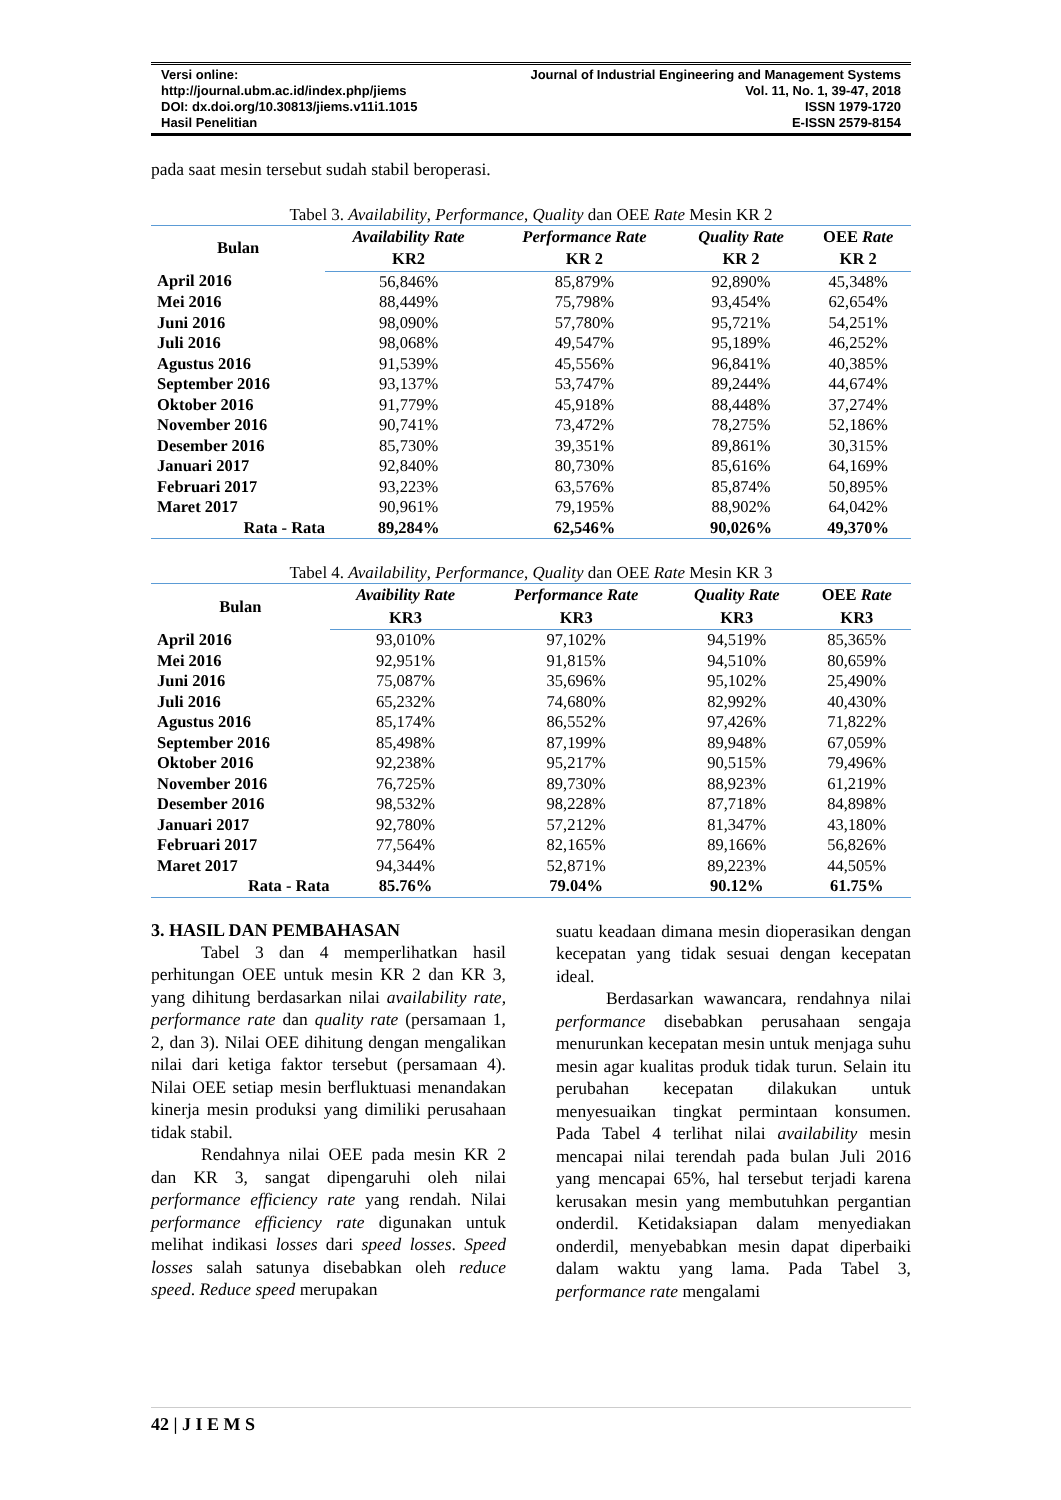Versi online:
http://journal.ubm.ac.id/index.php/jiems
DOI: dx.doi.org/10.30813/jiems.v11i1.1015
Hasil Penelitian
Journal of Industrial Engineering and Management Systems
Vol. 11, No. 1, 39-47, 2018
ISSN 1979-1720
E-ISSN 2579-8154
pada saat mesin tersebut sudah stabil beroperasi.
Tabel 3. Availability, Performance, Quality dan OEE Rate Mesin KR 2
| Bulan | Availability Rate | Performance Rate | Quality Rate | OEE Rate |
| --- | --- | --- | --- | --- |
| | KR2 | KR 2 | KR 2 | KR 2 |
| April 2016 | 56,846% | 85,879% | 92,890% | 45,348% |
| Mei 2016 | 88,449% | 75,798% | 93,454% | 62,654% |
| Juni 2016 | 98,090% | 57,780% | 95,721% | 54,251% |
| Juli 2016 | 98,068% | 49,547% | 95,189% | 46,252% |
| Agustus 2016 | 91,539% | 45,556% | 96,841% | 40,385% |
| September 2016 | 93,137% | 53,747% | 89,244% | 44,674% |
| Oktober 2016 | 91,779% | 45,918% | 88,448% | 37,274% |
| November 2016 | 90,741% | 73,472% | 78,275% | 52,186% |
| Desember 2016 | 85,730% | 39,351% | 89,861% | 30,315% |
| Januari 2017 | 92,840% | 80,730% | 85,616% | 64,169% |
| Februari 2017 | 93,223% | 63,576% | 85,874% | 50,895% |
| Maret 2017 | 90,961% | 79,195% | 88,902% | 64,042% |
| Rata - Rata | 89,284% | 62,546% | 90,026% | 49,370% |
Tabel 4. Availability, Performance, Quality dan OEE Rate Mesin KR 3
| Bulan | Avaibility Rate | Performance Rate | Quality Rate | OEE Rate |
| --- | --- | --- | --- | --- |
| | KR3 | KR3 | KR3 | KR3 |
| April 2016 | 93,010% | 97,102% | 94,519% | 85,365% |
| Mei 2016 | 92,951% | 91,815% | 94,510% | 80,659% |
| Juni 2016 | 75,087% | 35,696% | 95,102% | 25,490% |
| Juli 2016 | 65,232% | 74,680% | 82,992% | 40,430% |
| Agustus 2016 | 85,174% | 86,552% | 97,426% | 71,822% |
| September 2016 | 85,498% | 87,199% | 89,948% | 67,059% |
| Oktober 2016 | 92,238% | 95,217% | 90,515% | 79,496% |
| November 2016 | 76,725% | 89,730% | 88,923% | 61,219% |
| Desember 2016 | 98,532% | 98,228% | 87,718% | 84,898% |
| Januari 2017 | 92,780% | 57,212% | 81,347% | 43,180% |
| Februari 2017 | 77,564% | 82,165% | 89,166% | 56,826% |
| Maret 2017 | 94,344% | 52,871% | 89,223% | 44,505% |
| Rata - Rata | 85.76% | 79.04% | 90.12% | 61.75% |
3. HASIL DAN PEMBAHASAN
Tabel 3 dan 4 memperlihatkan hasil perhitungan OEE untuk mesin KR 2 dan KR 3, yang dihitung berdasarkan nilai availability rate, performance rate dan quality rate (persamaan 1, 2, dan 3). Nilai OEE dihitung dengan mengalikan nilai dari ketiga faktor tersebut (persamaan 4). Nilai OEE setiap mesin berfluktuasi menandakan kinerja mesin produksi yang dimiliki perusahaan tidak stabil.
Rendahnya nilai OEE pada mesin KR 2 dan KR 3, sangat dipengaruhi oleh nilai performance efficiency rate yang rendah. Nilai performance efficiency rate digunakan untuk melihat indikasi losses dari speed losses. Speed losses salah satunya disebabkan oleh reduce speed. Reduce speed merupakan
suatu keadaan dimana mesin dioperasikan dengan kecepatan yang tidak sesuai dengan kecepatan ideal.
Berdasarkan wawancara, rendahnya nilai performance disebabkan perusahaan sengaja menurunkan kecepatan mesin untuk menjaga suhu mesin agar kualitas produk tidak turun. Selain itu perubahan kecepatan dilakukan untuk menyesuaikan tingkat permintaan konsumen. Pada Tabel 4 terlihat nilai availability mesin mencapai nilai terendah pada bulan Juli 2016 yang mencapai 65%, hal tersebut terjadi karena kerusakan mesin yang membutuhkan pergantian onderdil. Ketidaksiapan dalam menyediakan onderdil, menyebabkan mesin dapat diperbaiki dalam waktu yang lama. Pada Tabel 3, performance rate mengalami
42 | J I E M S